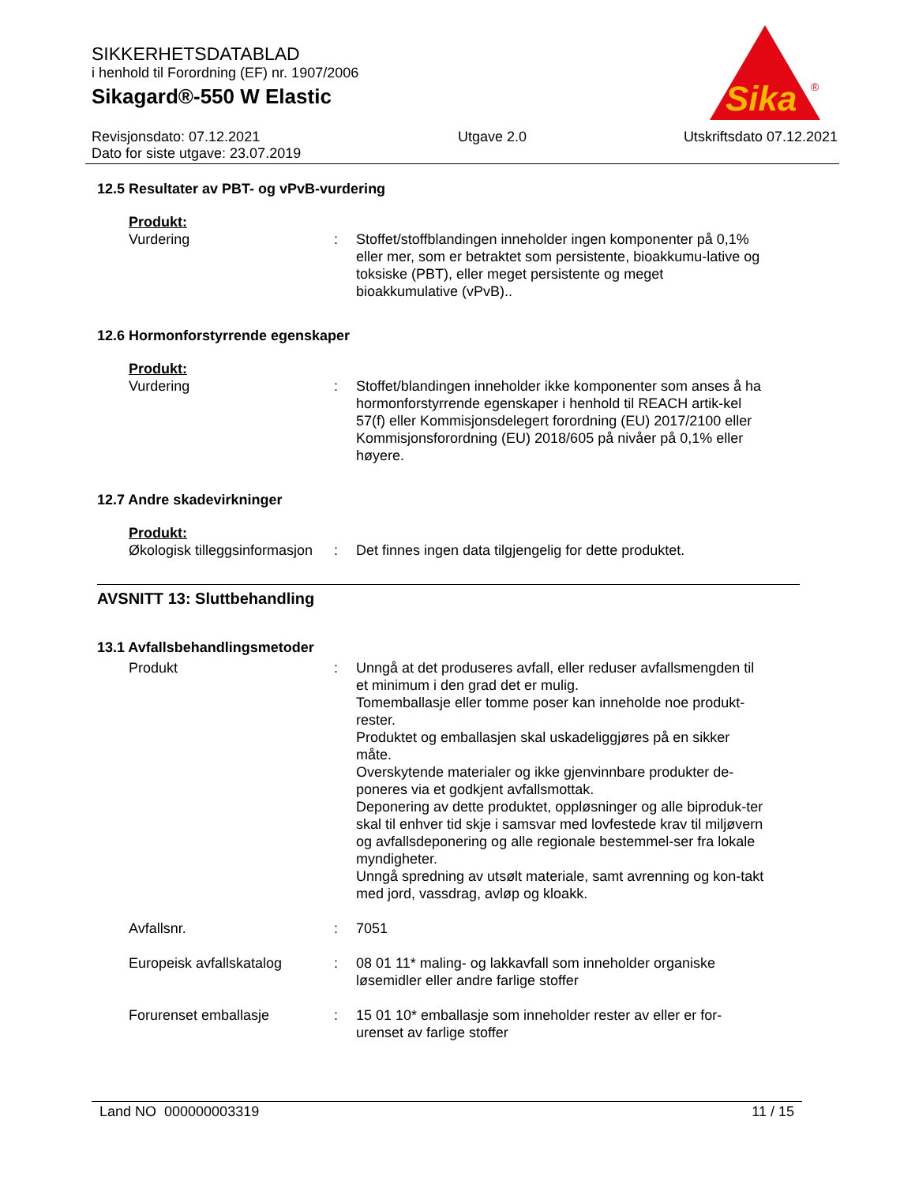SIKKERHETSDATABLAD
i henhold til Forordning (EF) nr. 1907/2006
Sikagard®-550 W Elastic
Sika
®
Revisjonsdato: 07.12.2021
Dato for siste utgave: 23.07.2019
Utgave 2.0 Utskriftsdato 07.12.2021
12.5 Resultater av PBT- og vPvB-vurdering
Produkt:
Vurdering : Stoffet/stoffblandingen inneholder ingen komponenter på 0,1% eller mer, som er betraktet som persistente, bioakkumu-lative og toksiske (PBT), eller meget persistente og meget bioakkumulative (vPvB)..
12.6 Hormonforstyrrende egenskaper
Produkt:
Vurdering : Stoffet/blandingen inneholder ikke komponenter som anses å ha hormonforstyrrende egenskaper i henhold til REACH artik-kel 57(f) eller Kommisjonsdelegert forordning (EU) 2017/2100 eller Kommisjonsforordning (EU) 2018/605 på nivåer på 0,1% eller høyere.
12.7 Andre skadevirkninger
Produkt:
Økologisk tilleggsinformasjon
: Det finnes ingen data tilgjengelig for dette produktet.
AVSNITT 13: Sluttbehandling
13.1 Avfallsbehandlingsmetoder
Produkt : Unngå at det produseres avfall, eller reduser avfallsmengden til et minimum i den grad det er mulig.
Tomemballasje eller tomme poser kan inneholde noe produkt-rester.
Produktet og emballasjen skal uskadeliggjøres på en sikker måte.
Overskytende materialer og ikke gjenvinnbare produkter de-poneres via et godkjent avfallsmottak.
Deponering av dette produktet, oppløsninger og alle biproduk-ter skal til enhver tid skje i samsvar med lovfestede krav til miljøvern og avfallsdeponering og alle regionale bestemmel-ser fra lokale myndigheter.
Unngå spredning av utsølt materiale, samt avrenning og kon-takt med jord, vassdrag, avløp og kloakk.
Avfallsnr. : 7051
Europeisk avfallskatalog : 08 01 11* maling- og lakkavfall som inneholder organiske løsemidler eller andre farlige stoffer
Forurenset emballasje : 15 01 10* emballasje som inneholder rester av eller er for-urenset av farlige stoffer
Land NO 000000003319 11 / 15